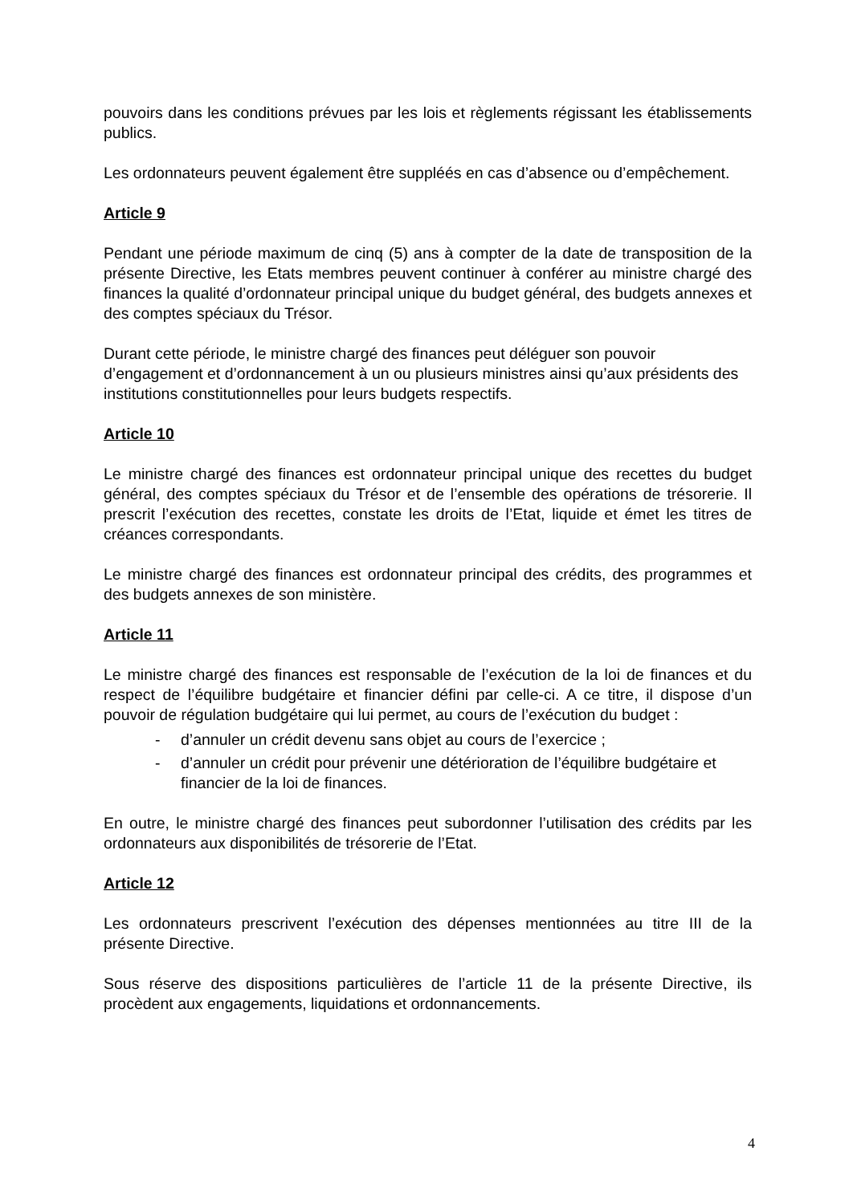pouvoirs dans les conditions prévues par les lois et règlements régissant les établissements publics.
Les ordonnateurs peuvent également être suppléés en cas d’absence ou d’empêchement.
Article 9
Pendant une période maximum de cinq (5) ans à compter de la date de transposition de la présente Directive, les Etats membres peuvent continuer à conférer au ministre chargé des finances la qualité d’ordonnateur principal unique du budget général, des budgets annexes et des comptes spéciaux du Trésor.
Durant cette période, le ministre chargé des finances peut déléguer son pouvoir d’engagement et d’ordonnancement à un ou plusieurs ministres ainsi qu’aux présidents des institutions constitutionnelles pour leurs budgets respectifs.
Article 10
Le ministre chargé des finances est ordonnateur principal unique des recettes du budget général, des comptes spéciaux du Trésor et de l’ensemble des opérations de trésorerie. Il prescrit l’exécution des recettes, constate les droits de l’Etat, liquide et émet les titres de créances correspondants.
Le ministre chargé des finances est ordonnateur principal des crédits, des programmes et des budgets annexes de son ministère.
Article 11
Le ministre chargé des finances est responsable de l’exécution de la loi de finances et du respect de l’équilibre budgétaire et financier défini par celle-ci. A ce titre, il dispose d’un pouvoir de régulation budgétaire qui lui permet, au cours de l’exécution du budget :
- d’annuler un crédit devenu sans objet au cours de l’exercice ;
- d’annuler un crédit pour prévenir une détérioration de l’équilibre budgétaire et financier de la loi de finances.
En outre, le ministre chargé des finances peut subordonner l’utilisation des crédits par les ordonnateurs aux disponibilités de trésorerie de l’Etat.
Article 12
Les ordonnateurs prescrivent l’exécution des dépenses mentionnées au titre III de la présente Directive.
Sous réserve des dispositions particulières de l’article 11 de la présente Directive, ils procèdent aux engagements, liquidations et ordonnancements.
4